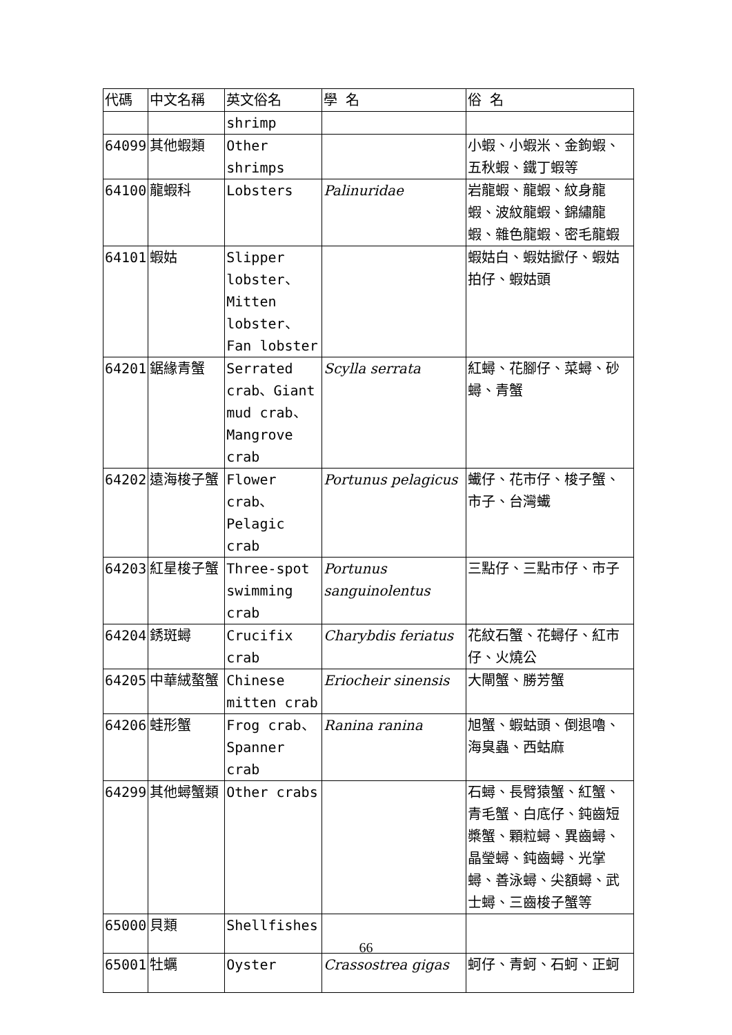| 代碼 | 中文名稱 | 英文俗名 | 學 名 | 俗 名 |
| --- | --- | --- | --- | --- |
| | | shrimp | | |
| 64099 | 其他蝦類 | Other shrimps | | 小蝦、小蝦米、金鉤蝦、五秋蝦、鐵丁蝦等 |
| 64100 | 龍蝦科 | Lobsters | Palinuridae | 岩龍蝦、龍蝦、紋身龍蝦、波紋龍蝦、錦繡龍蝦、雜色龍蝦、密毛龍蝦 |
| 64101 | 蝦姑 | Slipper lobster、Mitten lobster、Fan lobster | | 蝦姑白、蝦姑擨仔、蝦姑拍仔、蝦姑頭 |
| 64201 | 鋸緣青蟹 | Serrated crab、Giant mud crab、Mangrove crab | Scylla serrata | 紅蟳、花腳仔、菜蟳、砂蟳、青蟹 |
| 64202 | 遠海梭子蟹 | Flower crab、Pelagic crab | Portunus pelagicus | 蠘仔、花市仔、梭子蟹、市子、台灣蠘 |
| 64203 | 紅星梭子蟹 | Three-spot swimming crab | Portunus sanguinolentus | 三點仔、三點市仔、市子 |
| 64204 | 銹斑蟳 | Crucifix crab | Charybdis feriatus | 花紋石蟹、花蟳仔、紅市仔、火燒公 |
| 64205 | 中華絨螯蟹 | Chinese mitten crab | Eriocheir sinensis | 大閘蟹、勝芳蟹 |
| 64206 | 蛙形蟹 | Frog crab、Spanner crab | Ranina ranina | 旭蟹、蝦蛄頭、倒退嚕、海臭蟲、西蛄麻 |
| 64299 | 其他蟳蟹類 | Other crabs | | 石蟳、長臂猿蟹、紅蟹、青毛蟹、白底仔、鈍齒短槳蟹、顆粒蟳、異齒蟳、晶瑩蟳、鈍齒蟳、光掌蟳、善泳蟳、尖額蟳、武士蟳、三齒梭子蟹等 |
| 65000 | 貝類 | Shellfishes | | |
| 65001 | 牡蠣 | Oyster | Crassostrea gigas | 蚵仔、青蚵、石蚵、正蚵 |
66